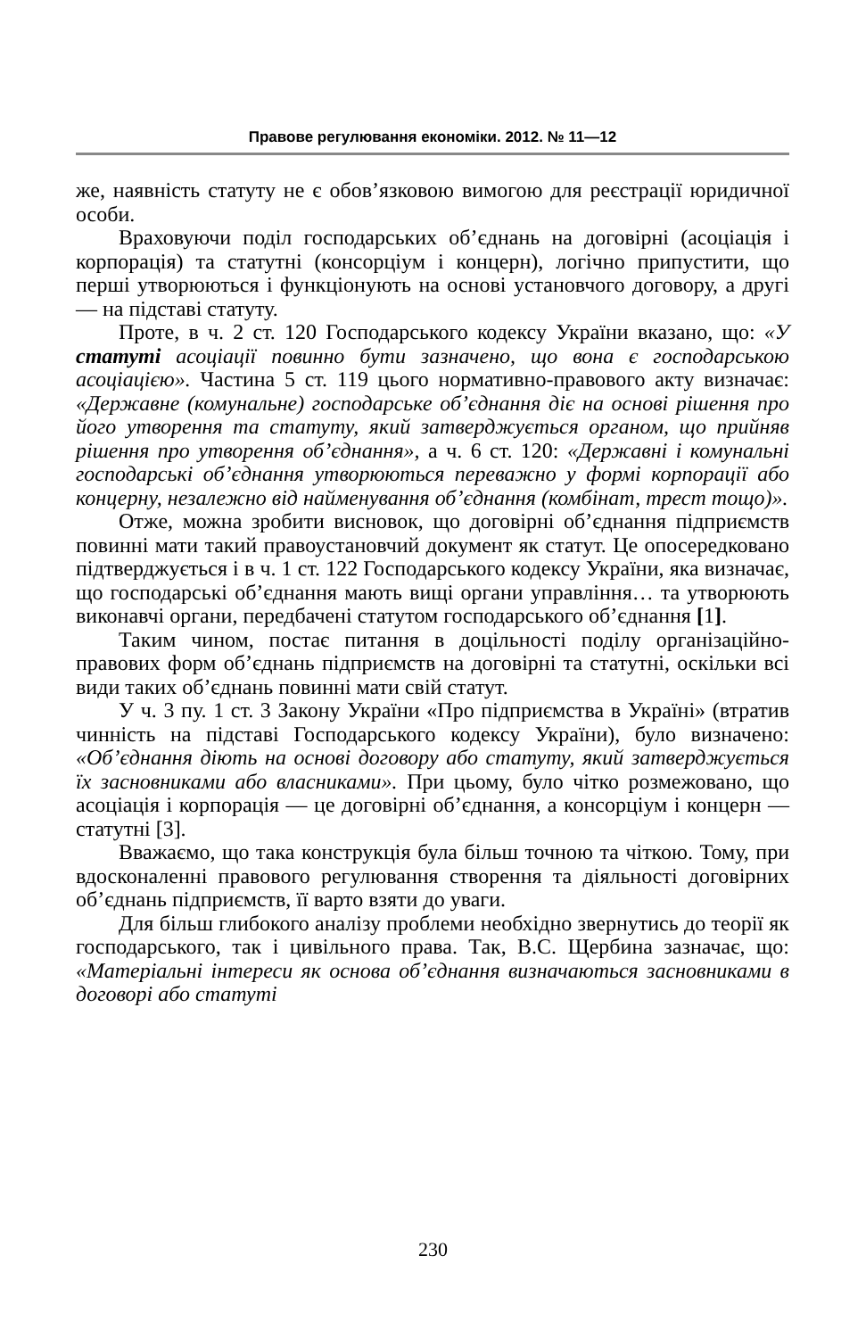Правове регулювання економіки. 2012. № 11—12
же, наявність статуту не є обов’язковою вимогою для реєстрації юридичної особи.
Враховуючи поділ господарських об’єднань на договірні (асоціація і корпорація) та статутні (консорціум і концерн), логічно припустити, що перші утворюються і функціонують на основі установчого договору, а другі — на підставі статуту.
Проте, в ч. 2 ст. 120 Господарського кодексу України вказано, що: «У статуті асоціації повинно бути зазначено, що вона є господарською асоціацією». Частина 5 ст. 119 цього нормативно-правового акту визначає: «Державне (комунальне) господарське об’єднання діє на основі рішення про його утворення та статуту, який затверджується органом, що прийняв рішення про утворення об’єднання», а ч. 6 ст. 120: «Державні і комунальні господарські об’єднання утворюються переважно у формі корпорації або концерну, незалежно від найменування об’єднання (комбінат, трест тощо)».
Отже, можна зробити висновок, що договірні об’єднання підприємств повинні мати такий правоустановчий документ як статут. Це опосередковано підтверджується і в ч. 1 ст. 122 Господарського кодексу України, яка визначає, що господарські об’єднання мають вищі органи управління… та утворюють виконавчі органи, передбачені статутом господарського об’єднання [1].
Таким чином, постає питання в доцільності поділу організаційно-правових форм об’єднань підприємств на договірні та статутні, оскільки всі види таких об’єднань повинні мати свій статут.
У ч. 3 пу. 1 ст. 3 Закону України «Про підприємства в Україні» (втратив чинність на підставі Господарського кодексу України), було визначено: «Об’єднання діють на основі договору або статуту, який затверджується їх засновниками або власниками». При цьому, було чітко розмежовано, що асоціація і корпорація — це договірні об’єднання, а консорціум і концерн — статутні [3].
Вважаємо, що така конструкція була більш точною та чіткою. Тому, при вдосконаленні правового регулювання створення та діяльності договірних об’єднань підприємств, її варто взяти до уваги.
Для більш глибокого аналізу проблеми необхідно звернутись до теорії як господарського, так і цивільного права. Так, В.С. Щербина зазначає, що: «Матеріальні інтереси як основа об’єднання визначаються засновниками в договорі або статуті
230